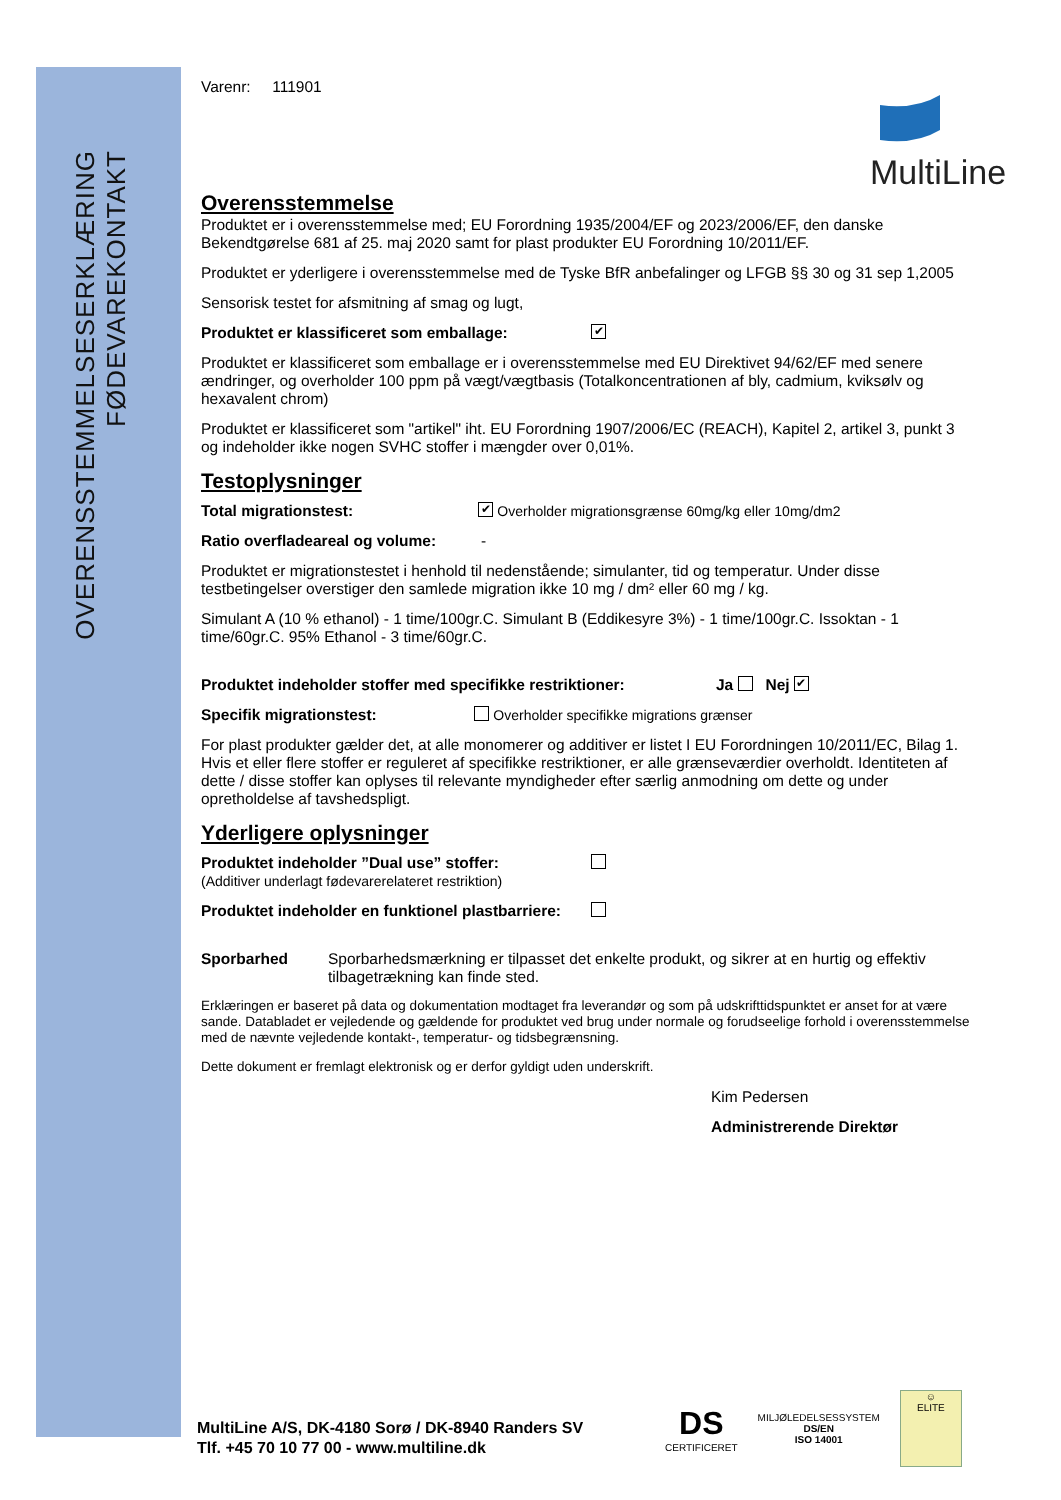OVERENSSTEMMELSESERKLÆRING
FØDEVAREKONTAKT
MultiLine
Varenr: 111901
Overensstemmelse
Produktet er i overensstemmelse med; EU Forordning 1935/2004/EF og 2023/2006/EF, den danske Bekendtgørelse 681 af 25. maj 2020 samt for plast produkter EU Forordning 10/2011/EF.
Produktet er yderligere i overensstemmelse med de Tyske BfR anbefalinger og LFGB §§ 30 og 31 sep 1,2005
Sensorisk testet for afsmitning af smag og lugt,
Produktet er klassificeret som emballage: ✔
Produktet er klassificeret som emballage er i overensstemmelse med EU Direktivet 94/62/EF med senere ændringer, og overholder 100 ppm på vægt/vægtbasis (Totalkoncentrationen af bly, cadmium, kviksølv og hexavalent chrom)
Produktet er klassificeret som "artikel" iht. EU Forordning 1907/2006/EC (REACH), Kapitel 2, artikel 3, punkt 3 og indeholder ikke nogen SVHC stoffer i mængder over 0,01%.
Testoplysninger
Total migrationstest: ✔ Overholder migrationsgrænse 60mg/kg eller 10mg/dm2
Ratio overfladeareal og volume: -
Produktet er migrationstestet i henhold til nedenstående; simulanter, tid og temperatur. Under disse testbetingelser overstiger den samlede migration ikke 10 mg / dm² eller 60 mg / kg.
Simulant A (10 % ethanol) - 1 time/100gr.C. Simulant B (Eddikesyre 3%) - 1 time/100gr.C. Issoktan - 1 time/60gr.C. 95% Ethanol - 3 time/60gr.C.
Produktet indeholder stoffer med specifikke restriktioner: Ja Nej ✔
Specifik migrationstest: Overholder specifikke migrations grænser
For plast produkter gælder det, at alle monomerer og additiver er listet I EU Forordningen 10/2011/EC, Bilag 1. Hvis et eller flere stoffer er reguleret af specifikke restriktioner, er alle grænseværdier overholdt. Identiteten af dette / disse stoffer kan oplyses til relevante myndigheder efter særlig anmodning om dette og under opretholdelse af tavshedspligt.
Yderligere oplysninger
Produktet indeholder ”Dual use” stoffer:
(Additiver underlagt fødevarerelateret restriktion)
Produktet indeholder en funktionel plastbarriere:
Sporbarhed Sporbarhedsmærkning er tilpasset det enkelte produkt, og sikrer at en hurtig og effektiv tilbagetrækning kan finde sted.
Erklæringen er baseret på data og dokumentation modtaget fra leverandør og som på udskrifttidspunktet er anset for at være sande. Databladet er vejledende og gældende for produktet ved brug under normale og forudseelige forhold i overensstemmelse med de nævnte vejledende kontakt-, temperatur- og tidsbegrænsning.
Dette dokument er fremlagt elektronisk og er derfor gyldigt uden underskrift.
Kim Pedersen
Administrerende Direktør
MultiLine A/S, DK-4180 Sorø / DK-8940 Randers SV
Tlf. +45 70 10 77 00 - www.multiline.dk
DS
CERTIFICERET
MILJØLEDELSESSYSTEM
DS/EN
ISO 14001
☺
ELITE